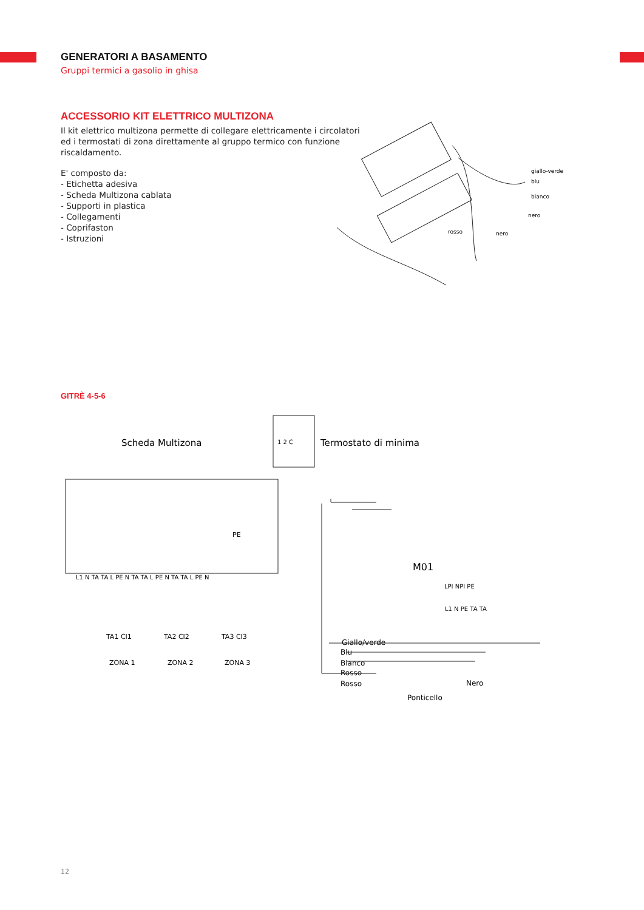GENERATORI A BASAMENTO
Gruppi termici a gasolio in ghisa
ACCESSORIO KIT ELETTRICO MULTIZONA
Il kit elettrico multizona permette di collegare elettricamente i circolatori ed i termostati di zona direttamente al gruppo termico con funzione riscaldamento.
E' composto da:
- Etichetta adesiva
- Scheda Multizona cablata
- Supporti in plastica
- Collegamenti
- Coprifaston
- Istruzioni
giallo-verde
blu
bianco
nero
rosso
nero
GITRÈ 4-5-6
Scheda Multizona
1 2 C
Termostato di minima
PE
L1 N TA TA L PE N TA TA L PE N TA TA L PE N
TA1 CI1
TA2 CI2
TA3 CI3
ZONA 1
ZONA 2
ZONA 3
M01
LPI NPI PE
L1 N PE TA TA
Giallo/verde
Blu
Bianco
Rosso
Rosso
Nero
Ponticello
12